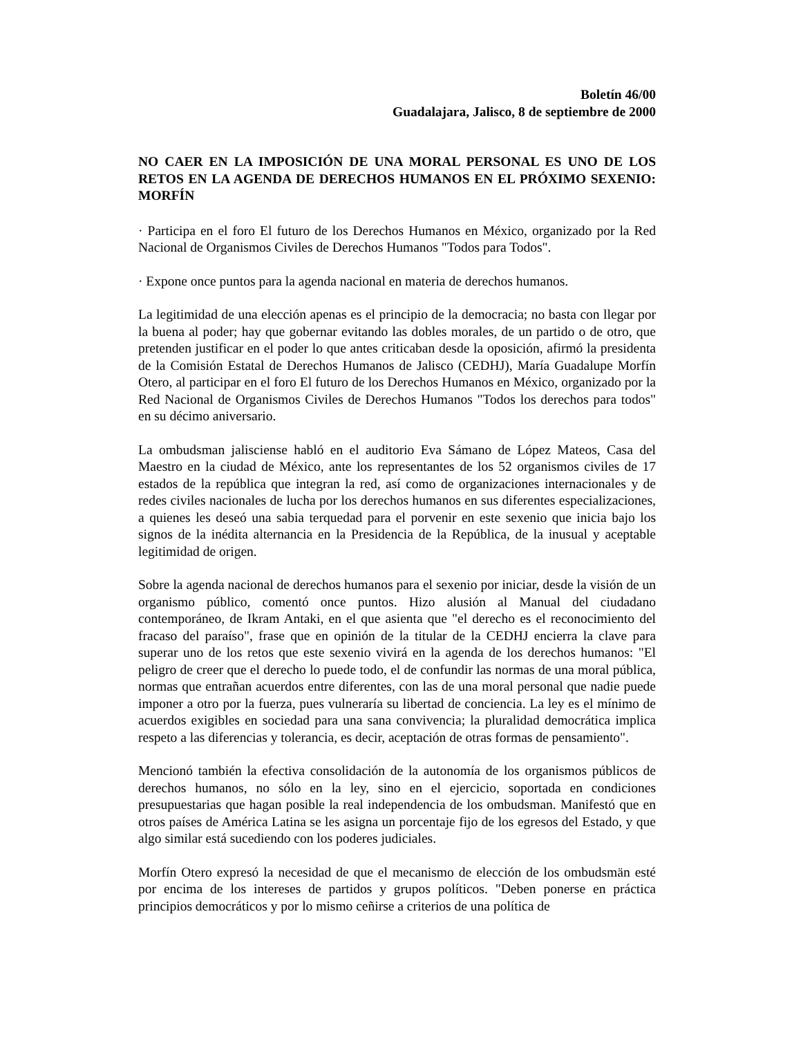Boletín 46/00
Guadalajara, Jalisco, 8 de septiembre de 2000
NO CAER EN LA IMPOSICIÓN DE UNA MORAL PERSONAL ES UNO DE LOS RETOS EN LA AGENDA DE DERECHOS HUMANOS EN EL PRÓXIMO SEXENIO: MORFÍN
· Participa en el foro El futuro de los Derechos Humanos en México, organizado por la Red Nacional de Organismos Civiles de Derechos Humanos "Todos para Todos".
· Expone once puntos para la agenda nacional en materia de derechos humanos.
La legitimidad de una elección apenas es el principio de la democracia; no basta con llegar por la buena al poder; hay que gobernar evitando las dobles morales, de un partido o de otro, que pretenden justificar en el poder lo que antes criticaban desde la oposición, afirmó la presidenta de la Comisión Estatal de Derechos Humanos de Jalisco (CEDHJ), María Guadalupe Morfín Otero, al participar en el foro El futuro de los Derechos Humanos en México, organizado por la Red Nacional de Organismos Civiles de Derechos Humanos "Todos los derechos para todos" en su décimo aniversario.
La ombudsman jalisciense habló en el auditorio Eva Sámano de López Mateos, Casa del Maestro en la ciudad de México, ante los representantes de los 52 organismos civiles de 17 estados de la república que integran la red, así como de organizaciones internacionales y de redes civiles nacionales de lucha por los derechos humanos en sus diferentes especializaciones, a quienes les deseó una sabia terquedad para el porvenir en este sexenio que inicia bajo los signos de la inédita alternancia en la Presidencia de la República, de la inusual y aceptable legitimidad de origen.
Sobre la agenda nacional de derechos humanos para el sexenio por iniciar, desde la visión de un organismo público, comentó once puntos. Hizo alusión al Manual del ciudadano contemporáneo, de Ikram Antaki, en el que asienta que "el derecho es el reconocimiento del fracaso del paraíso", frase que en opinión de la titular de la CEDHJ encierra la clave para superar uno de los retos que este sexenio vivirá en la agenda de los derechos humanos: "El peligro de creer que el derecho lo puede todo, el de confundir las normas de una moral pública, normas que entrañan acuerdos entre diferentes, con las de una moral personal que nadie puede imponer a otro por la fuerza, pues vulneraría su libertad de conciencia. La ley es el mínimo de acuerdos exigibles en sociedad para una sana convivencia; la pluralidad democrática implica respeto a las diferencias y tolerancia, es decir, aceptación de otras formas de pensamiento".
Mencionó también la efectiva consolidación de la autonomía de los organismos públicos de derechos humanos, no sólo en la ley, sino en el ejercicio, soportada en condiciones presupuestarias que hagan posible la real independencia de los ombudsman. Manifestó que en otros países de América Latina se les asigna un porcentaje fijo de los egresos del Estado, y que algo similar está sucediendo con los poderes judiciales.
Morfín Otero expresó la necesidad de que el mecanismo de elección de los ombudsmän esté por encima de los intereses de partidos y grupos políticos. "Deben ponerse en práctica principios democráticos y por lo mismo ceñirse a criterios de una política de